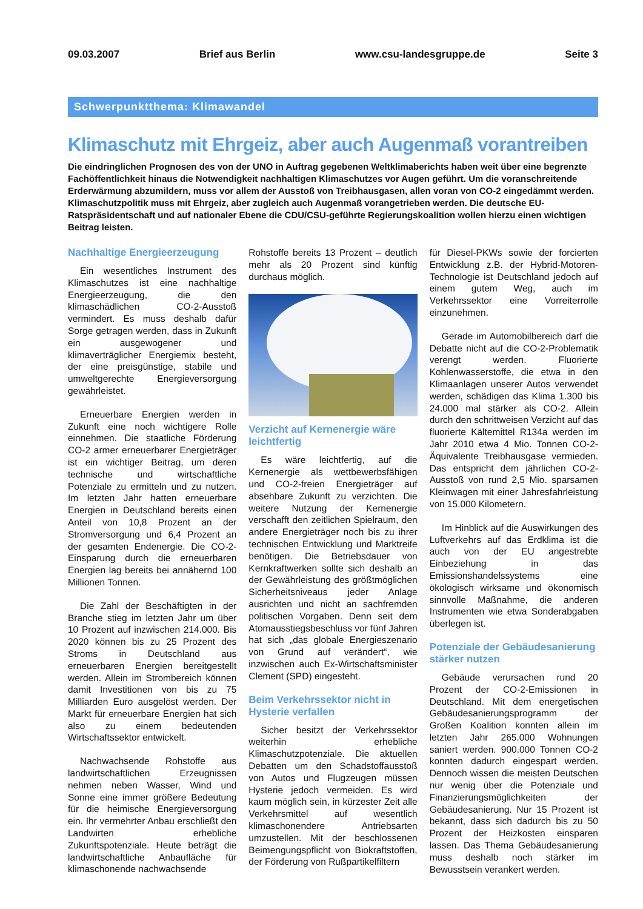09.03.2007 Brief aus Berlin www.csu-landesgruppe.de Seite 3
Schwerpunktthema: Klimawandel
Klimaschutz mit Ehrgeiz, aber auch Augenmaß vorantreiben
Die eindringlichen Prognosen des von der UNO in Auftrag gegebenen Weltklimaberichts haben weit über eine begrenzte Fachöffentlichkeit hinaus die Notwendigkeit nachhaltigen Klimaschutzes vor Augen geführt. Um die voranschreitende Erderwärmung abzumildern, muss vor allem der Ausstoß von Treibhausgasen, allen voran von CO-2 eingedämmt werden. Klimaschutzpolitik muss mit Ehrgeiz, aber zugleich auch Augenmaß vorangetrieben werden. Die deutsche EU-Ratspräsidentschaft und auf nationaler Ebene die CDU/CSU-geführte Regierungskoalition wollen hierzu einen wichtigen Beitrag leisten.
Nachhaltige Energieerzeugung
Ein wesentliches Instrument des Klimaschutzes ist eine nachhaltige Energieerzeugung, die den klimaschädlichen CO-2-Ausstoß vermindert. Es muss deshalb dafür Sorge getragen werden, dass in Zukunft ein ausgewogener und klimaverträglicher Energiemix besteht, der eine preisgünstige, stabile und umweltgerechte Energieversorgung gewährleistet.
Erneuerbare Energien werden in Zukunft eine noch wichtigere Rolle einnehmen. Die staatliche Förderung CO-2 armer erneuerbarer Energieträger ist ein wichtiger Beitrag, um deren technische und wirtschaftliche Potenziale zu ermitteln und zu nutzen. Im letzten Jahr hatten erneuerbare Energien in Deutschland bereits einen Anteil von 10,8 Prozent an der Stromversorgung und 6,4 Prozent an der gesamten Endenergie. Die CO-2-Einsparung durch die erneuerbaren Energien lag bereits bei annähernd 100 Millionen Tonnen.
Die Zahl der Beschäftigten in der Branche stieg im letzten Jahr um über 10 Prozent auf inzwischen 214.000. Bis 2020 können bis zu 25 Prozent des Stroms in Deutschland aus erneuerbaren Energien bereitgestellt werden. Allein im Strombereich können damit Investitionen von bis zu 75 Milliarden Euro ausgelöst werden. Der Markt für erneuerbare Energien hat sich also zu einem bedeutenden Wirtschaftssektor entwickelt.
Nachwachsende Rohstoffe aus landwirtschaftlichen Erzeugnissen nehmen neben Wasser, Wind und Sonne eine immer größere Bedeutung für die heimische Energieversorgung ein. Ihr vermehrter Anbau erschließt den Landwirten erhebliche Zukunftspotenziale. Heute beträgt die landwirtschaftliche Anbaufläche für klimaschonende nachwachsende
Rohstoffe bereits 13 Prozent – deutlich mehr als 20 Prozent sind künftig durchaus möglich.
Verzicht auf Kernenergie wäre leichtfertig
Es wäre leichtfertig, auf die Kernenergie als wettbewerbsfähigen und CO-2-freien Energieträger auf absehbare Zukunft zu verzichten. Die weitere Nutzung der Kernenergie verschafft den zeitlichen Spielraum, den andere Energieträger noch bis zu ihrer technischen Entwicklung und Marktreife benötigen. Die Betriebsdauer von Kernkraftwerken sollte sich deshalb an der Gewährleistung des größtmöglichen Sicherheitsniveaus jeder Anlage ausrichten und nicht an sachfremden politischen Vorgaben. Denn seit dem Atomausstiegsbeschluss vor fünf Jahren hat sich „das globale Energieszenario von Grund auf verändert“, wie inzwischen auch Ex-Wirtschaftsminister Clement (SPD) eingesteht.
Beim Verkehrssektor nicht in Hysterie verfallen
Sicher besitzt der Verkehrssektor weiterhin erhebliche Klimaschutzpotenziale. Die aktuellen Debatten um den Schadstoffausstoß von Autos und Flugzeugen müssen Hysterie jedoch vermeiden. Es wird kaum möglich sein, in kürzester Zeit alle Verkehrsmittel auf wesentlich klimaschonendere Antriebsarten umzustellen. Mit der beschlossenen Beimengungspflicht von Biokraftstoffen, der Förderung von Rußpartikelfiltern
für Diesel-PKWs sowie der forcierten Entwicklung z.B. der Hybrid-Motoren-Technologie ist Deutschland jedoch auf einem gutem Weg, auch im Verkehrssektor eine Vorreiterrolle einzunehmen.
Gerade im Automobilbereich darf die Debatte nicht auf die CO-2-Problematik verengt werden. Fluorierte Kohlenwasserstoffe, die etwa in den Klimaanlagen unserer Autos verwendet werden, schädigen das Klima 1.300 bis 24.000 mal stärker als CO-2. Allein durch den schrittweisen Verzicht auf das fluorierte Kältemittel R134a werden im Jahr 2010 etwa 4 Mio. Tonnen CO-2-Äquivalente Treibhausgase vermieden. Das entspricht dem jährlichen CO-2-Ausstoß von rund 2,5 Mio. sparsamen Kleinwagen mit einer Jahresfahrleistung von 15.000 Kilometern.
Im Hinblick auf die Auswirkungen des Luftverkehrs auf das Erdklima ist die auch von der EU angestrebte Einbeziehung in das Emissionshandelssystems eine ökologisch wirksame und ökonomisch sinnvolle Maßnahme, die anderen Instrumenten wie etwa Sonderabgaben überlegen ist.
Potenziale der Gebäudesanierung stärker nutzen
Gebäude verursachen rund 20 Prozent der CO-2-Emissionen in Deutschland. Mit dem energetischen Gebäudesanierungsprogramm der Großen Koalition konnten allein im letzten Jahr 265.000 Wohnungen saniert werden. 900.000 Tonnen CO-2 konnten dadurch eingespart werden. Dennoch wissen die meisten Deutschen nur wenig über die Potenziale und Finanzierungsmöglichkeiten der Gebäudesanierung. Nur 15 Prozent ist bekannt, dass sich dadurch bis zu 50 Prozent der Heizkosten einsparen lassen. Das Thema Gebäudesanierung muss deshalb noch stärker im Bewusstsein verankert werden.